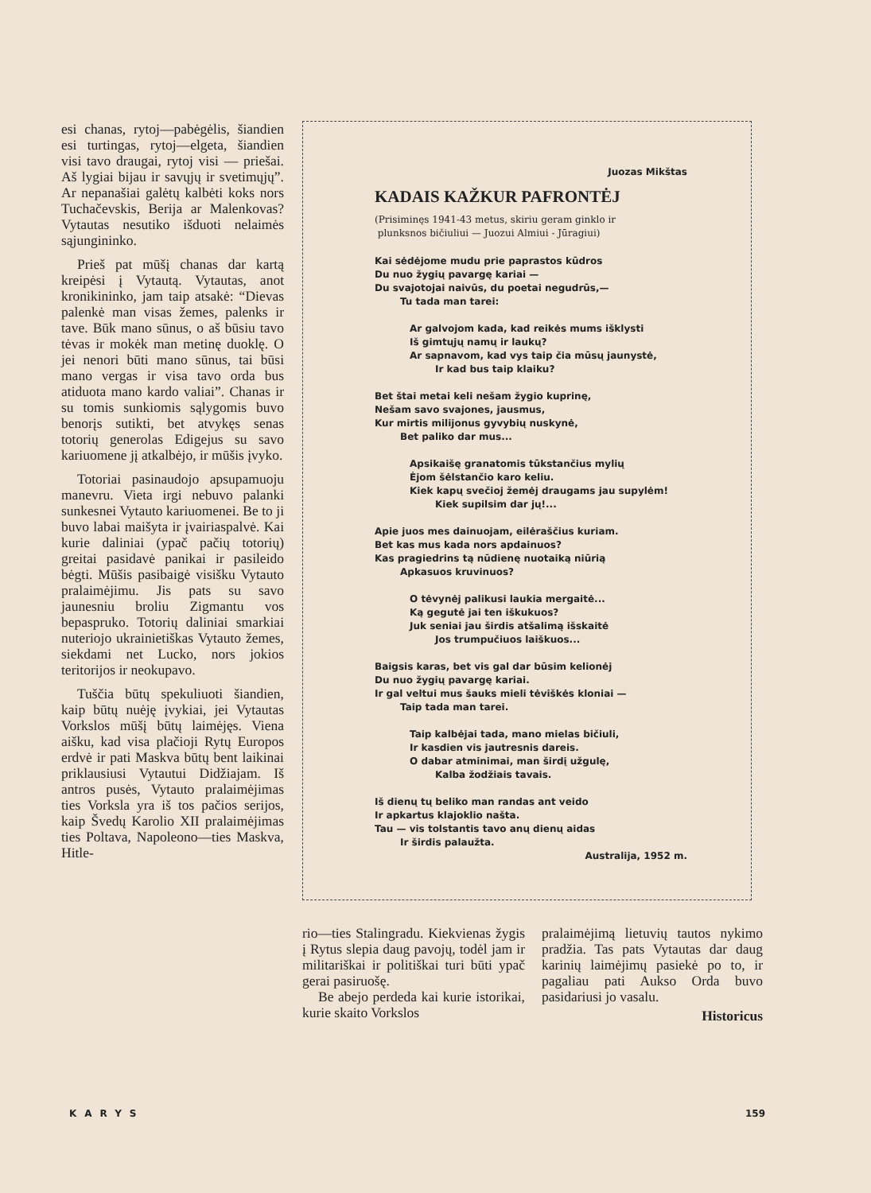esi chanas, rytoj—pabėgėlis, šiandien esi turtingas, rytoj—elgeta, šiandien visi tavo draugai, rytoj visi — priešai. Aš lygiai bijau ir savųjų ir svetimųjų”. Ar nepanašiai galėtų kalbėti koks nors Tuchačevskis, Berija ar Malenkovas? Vytautas nesutiko išduoti nelaimės sąjungininko.
Prieš pat mūšį chanas dar kartą kreipėsi į Vytautą. Vytautas, anot kronikininko, jam taip atsakė: “Dievas palenkė man visas žemes, palenks ir tave. Būk mano sūnus, o aš būsiu tavo tėvas ir mokėk man metinę duoklę. O jei nenori būti mano sūnus, tai būsi mano vergas ir visa tavo orda bus atiduota mano kardo valiai”. Chanas ir su tomis sunkiomis sąlygomis buvo benorįs sutikti, bet atvykęs senas totorių generolas Edigejus su savo kariuomene jį atkalbėjo, ir mūšis įvyko.
Totoriai pasinaudojo apsupamuoju manevru. Vieta irgi nebuvo palanki sunkesnei Vytauto kariuomenei. Be to ji buvo labai maišyta ir įvairiaspalvė. Kai kurie daliniai (ypač pačių totorių) greitai pasidavė panikai ir pasileido bėgti. Mūšis pasibaigė visišku Vytauto pralaimėjimu. Jis pats su savo jaunesniu broliu Zigmantu vos bepaspruko. Totorių daliniai smarkiai nuteriojo ukrainietiškas Vytauto žemes, siekdami net Lucko, nors jokios teritorijos ir neokupavo.
Tuščia būtų spekuliuoti šiandien, kaip būtų nuėję įvykiai, jei Vytautas Vorkslos mūšį būtų laimėjęs. Viena aišku, kad visa plačioji Rytų Europos erdvė ir pati Maskva būtų bent laikinai priklausiusi Vytautui Didžiajam. Iš antros pusės, Vytauto pralaimėjimas ties Vorksla yra iš tos pačios serijos, kaip Švedų Karolio XII pralaimėjimas ties Poltava, Napoleono—ties Maskva, Hitle-
Juozas Mikštas
KADAIS KAŽKUR PAFRONTĖJ
(Prisiminęs 1941-43 metus, skiriu geram ginklo ir
plunksnos bičiuliui — Juozui Almiui - Jūragiui)
Kai sėdėjome mudu prie paprastos kūdros
Du nuo žygių pavargę kariai —
Du svajotojai naivūs, du poetai negudrūs,—
Tu tada man tarei:
Ar galvojom kada, kad reikės mums išklysti
Iš gimtųjų namų ir laukų?
Ar sapnavom, kad vys taip čia mūsų jaunystė,
Ir kad bus taip klaiku?
Bet štai metai keli nešam žygio kuprinę,
Nešam savo svajones, jausmus,
Kur mirtis milijonus gyvybių nuskynė,
Bet paliko dar mus...
Apsikaišę granatomis tūkstančius mylių
Ėjom šėlstančio karo keliu.
Kiek kapų svečioj žemėj draugams jau supylėm!
Kiek supilsim dar jų!...
Apie juos mes dainuojam, eilėraščius kuriam.
Bet kas mus kada nors apdainuos?
Kas pragiedrins tą nūdienę nuotaiką niūrią
Apkasuos kruvinuos?
O tėvynėj palikusi laukia mergaitė...
Ką gegutė jai ten iškukuos?
Juk seniai jau širdis atšalimą išskaitė
Jos trumpučiuos laiškuos...
Baigsis karas, bet vis gal dar būsim kelionėj
Du nuo žygių pavargę kariai.
Ir gal veltui mus šauks mieli tėviškės kloniai —
Taip tada man tarei.
Taip kalbėjai tada, mano mielas bičiuli,
Ir kasdien vis jautresnis dareis.
O dabar atminimai, man širdį užgulę,
Kalba žodžiais tavais.
Iš dienų tų beliko man randas ant veido
Ir apkartus klajoklio našta.
Tau — vis tolstantis tavo anų dienų aidas
Ir širdis palaužta.
Australija, 1952 m.
rio—ties Stalingradu. Kiekvienas žygis į Rytus slepia daug pavojų, todėl jam ir militariškai ir politiškai turi būti ypač gerai pasiruošę.
Be abejo perdeda kai kurie istorikai, kurie skaito Vorkslos
pralaimėjimą lietuvių tautos nykimo pradžia. Tas pats Vytautas dar daug karinių laimėjimų pasiekė po to, ir pagaliau pati Aukso Orda buvo pasidariusi jo vasalu.
Historicus
KARYS 159